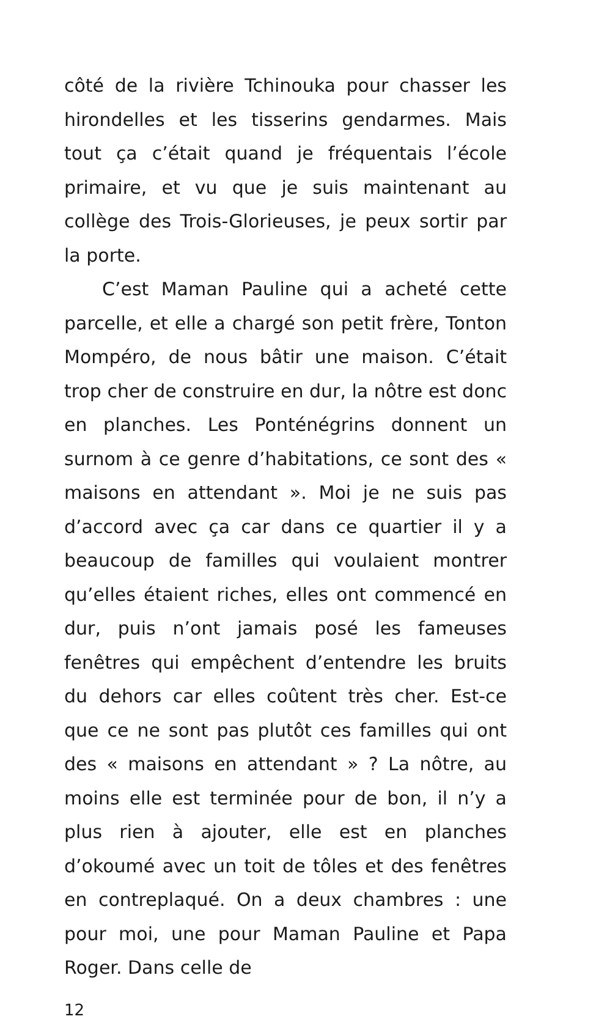côté de la rivière Tchinouka pour chasser les hirondelles et les tisserins gendarmes. Mais tout ça c’était quand je fréquentais l’école primaire, et vu que je suis maintenant au collège des Trois-Glorieuses, je peux sortir par la porte.
C’est Maman Pauline qui a acheté cette parcelle, et elle a chargé son petit frère, Tonton Mompéro, de nous bâtir une maison. C’était trop cher de construire en dur, la nôtre est donc en planches. Les Ponténégrins donnent un surnom à ce genre d’habitations, ce sont des « maisons en attendant ». Moi je ne suis pas d’accord avec ça car dans ce quartier il y a beaucoup de familles qui voulaient montrer qu’elles étaient riches, elles ont commencé en dur, puis n’ont jamais posé les fameuses fenêtres qui empêchent d’entendre les bruits du dehors car elles coûtent très cher. Est-ce que ce ne sont pas plutôt ces familles qui ont des « maisons en attendant » ? La nôtre, au moins elle est terminée pour de bon, il n’y a plus rien à ajouter, elle est en planches d’okoumé avec un toit de tôles et des fenêtres en contreplaqué. On a deux chambres : une pour moi, une pour Maman Pauline et Papa Roger. Dans celle de
12